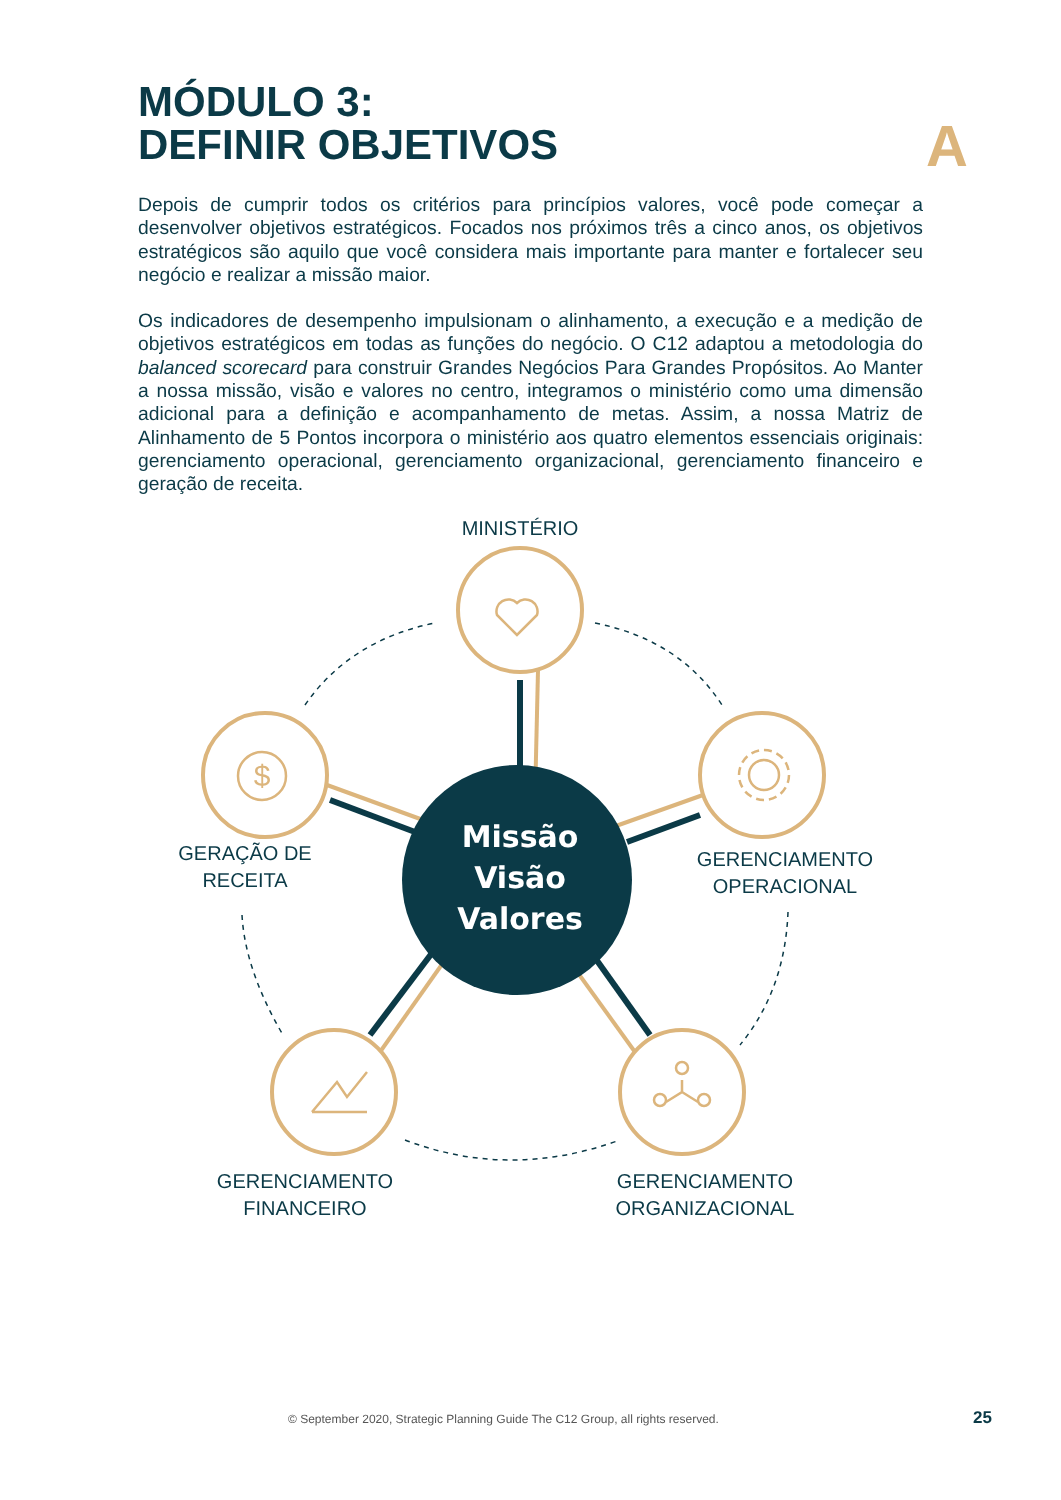MÓDULO 3:
DEFINIR OBJETIVOS
A
Depois de cumprir todos os critérios para princípios valores, você pode começar a desenvolver objetivos estratégicos. Focados nos próximos três a cinco anos, os objetivos estratégicos são aquilo que você considera mais importante para manter e fortalecer seu negócio e realizar a missão maior.
Os indicadores de desempenho impulsionam o alinhamento, a execução e a medição de objetivos estratégicos em todas as funções do negócio. O C12 adaptou a metodologia do balanced scorecard para construir Grandes Negócios Para Grandes Propósitos. Ao Manter a nossa missão, visão e valores no centro, integramos o ministério como uma dimensão adicional para a definição e acompanhamento de metas. Assim, a nossa Matriz de Alinhamento de 5 Pontos incorpora o ministério aos quatro elementos essenciais originais: gerenciamento operacional, gerenciamento organizacional, gerenciamento financeiro e geração de receita.
Missão
Visão
Valores
$
MINISTÉRIO
GERAÇÃO DE
RECEITA
GERENCIAMENTO
OPERACIONAL
GERENCIAMENTO
FINANCEIRO
GERENCIAMENTO
ORGANIZACIONAL
© September 2020, Strategic Planning Guide The C12 Group, all rights reserved.
25